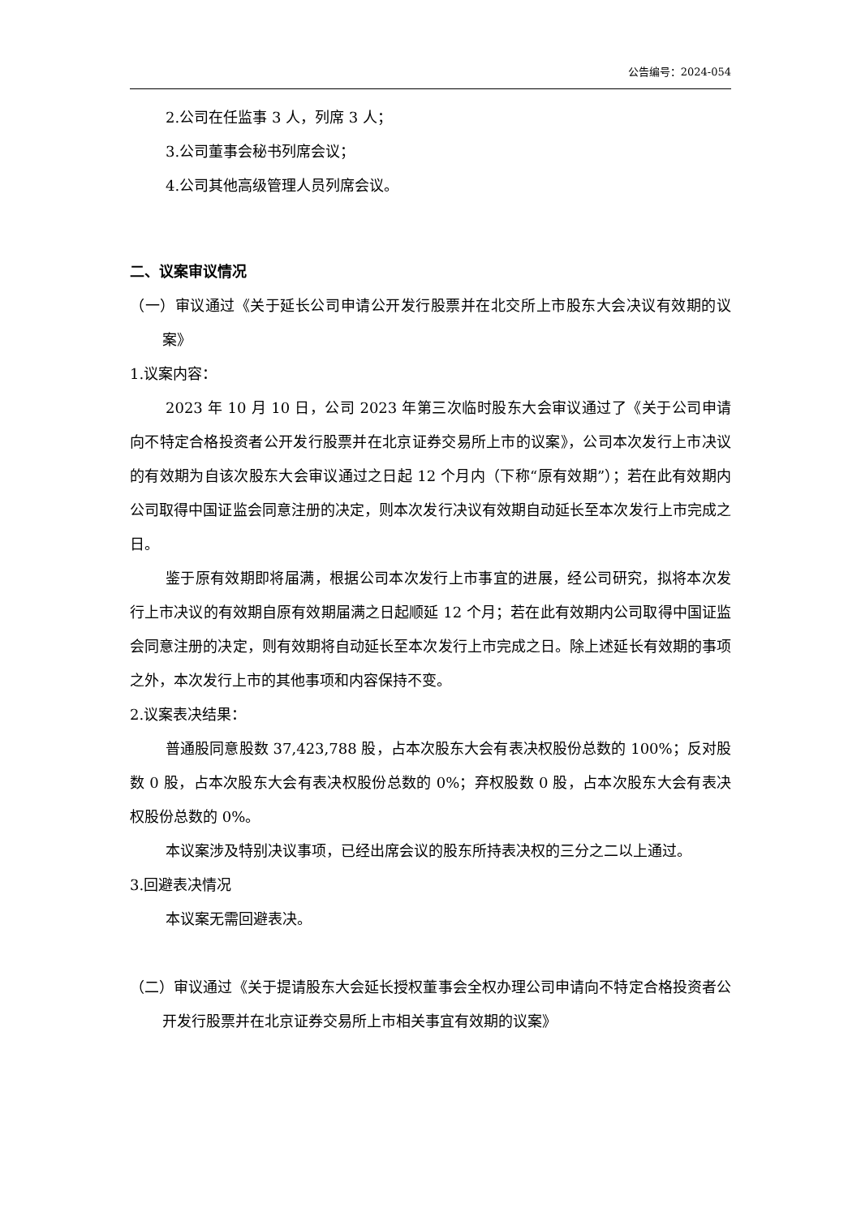公告编号：2024-054
2.公司在任监事 3 人，列席 3 人；
3.公司董事会秘书列席会议；
4.公司其他高级管理人员列席会议。
二、议案审议情况
（一）审议通过《关于延长公司申请公开发行股票并在北交所上市股东大会决议有效期的议案》
1.议案内容：
2023 年 10 月 10 日，公司 2023 年第三次临时股东大会审议通过了《关于公司申请向不特定合格投资者公开发行股票并在北京证券交易所上市的议案》，公司本次发行上市决议的有效期为自该次股东大会审议通过之日起 12 个月内（下称“原有效期”）；若在此有效期内公司取得中国证监会同意注册的决定，则本次发行决议有效期自动延长至本次发行上市完成之日。
鉴于原有效期即将届满，根据公司本次发行上市事宜的进展，经公司研究，拟将本次发行上市决议的有效期自原有效期届满之日起顺延 12 个月；若在此有效期内公司取得中国证监会同意注册的决定，则有效期将自动延长至本次发行上市完成之日。除上述延长有效期的事项之外，本次发行上市的其他事项和内容保持不变。
2.议案表决结果：
普通股同意股数 37,423,788 股，占本次股东大会有表决权股份总数的 100%；反对股数 0 股，占本次股东大会有表决权股份总数的 0%；弃权股数 0 股，占本次股东大会有表决权股份总数的 0%。
本议案涉及特别决议事项，已经出席会议的股东所持表决权的三分之二以上通过。
3.回避表决情况
本议案无需回避表决。
（二）审议通过《关于提请股东大会延长授权董事会全权办理公司申请向不特定合格投资者公开发行股票并在北京证券交易所上市相关事宜有效期的议案》